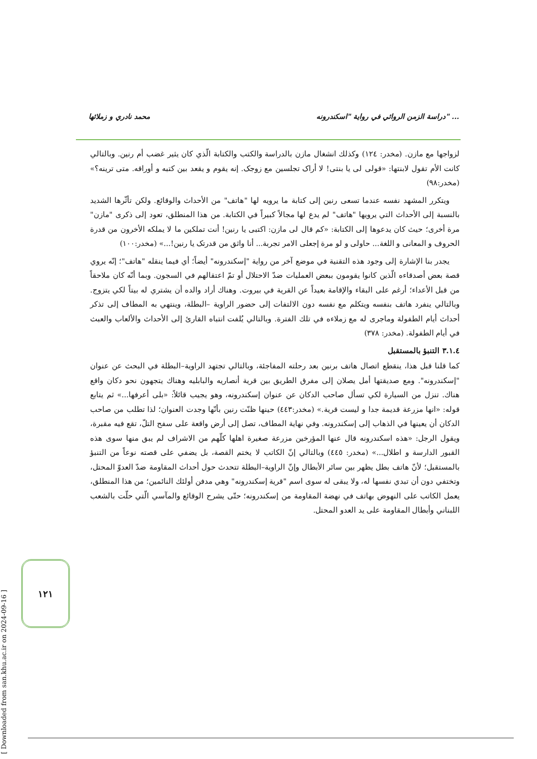محمد نادري و زملائها دراسة الزمن الروائي في رواية "اسكندرونه" ...
لزواجها مع مازن. (مخدر: ١٢٤) وكذلك انشغال مازن بالدراسة والكتب والكتابة الّذي كان يثير غضب أم رنين. وبالتالي كانت الأم تقول لابنتها: «قولی لی یا بنتی! لا أراک تجلسین مع زوجک. إنه یقوم و یقعد بین کتبه و أوراقه. متی ترینه؟» (مخدر:٩٨)
ويتكرر المشهد نفسه عندما تسعى رنين إلى كتابة ما يرويه لها "هاتف" من الأحداث والوقائع. ولكن تأثّرها الشديد بالنسبة إلى الأحداث التي يرويها "هاتف" لم يدع لها مجالاً كبيراً في الكتابة. من هذا المنطلق، تعود إلى ذكرى "مازن" مرة أخرى؛ حيث كان يدعوها إلى الكتابة: «کم قال لی مازن: اکتبی یا رنین! أنت تملکین ما لا يملكه الأخرون من قدرة الحروف و المعانی و اللغة... حاولی و لو مرة إجعلی الامر تجربة... أنا واثق من قدرتک يا رنين!...» (مخدر:١٠٠)
يجدر بنا الإشارة إلى وجود هذه التقنية في موضع آخر من رواية "إسكندرونه" أيضاً؛ أي فيما ينقله "هاتف"؛ إنّه يروي قصة بعض أصدقاءه الّذين كانوا يقومون ببعض العمليات ضدّ الاحتلال أو تمّ اعتقالهم في السجون. وبما أنّه كان ملاحقاً من قبل الأعداء؛ أرغم على البقاء والإقامة بعيداً عن القرية في بيروت. وهناك أراد والده أن يشتري له بيتاً لكي يتزوج. وبالتالي ينفرد هاتف بنفسه ويتكلم مع نفسه دون الالتفات إلى حضور الراوية –البطلة، وينتهي به المطاف إلى تذكر أحداث أيام الطفولة وماجرى له مع زملاءه في تلك الفترة. وبالتالي يُلفت انتباه القارئ إلى الأحداث والألعاب والعبث في أيام الطفولة. (مخدر: ٣٧٨)
٣.١.٤ التنبؤ بالمستقبل
كما قلنا قبل هذا، ينقطع اتصال هاتف برنين بعد رحلته المفاجئة، وبالتالي تجتهد الراوية–البطلة في البحث عن عنوان "إسكندرونه". ومع صديقتها أمل يصلان إلى مفرق الطريق بين قرية أنصاريه والبابليه وهناك يتجهون نحو دكان واقع هناك. تنزل من السيارة لكي تسأل صاحب الدكان عن عنوان إسكندرونه، وهو يجيب قائلاً: «بلی أعرفها...» ثم يتابع قوله: «انها مزرعة قديمة جدا و ليست قرية.» (مخدر:٤٤٣) حينها ظنّت رنين بأنّها وجدت العنوان؛ لذا تطلب من صاحب الدكان أن يعينها في الذهاب إلى إسكندرونه. وفي نهاية المطاف، تصل إلى أرض واقعة على سفح التلّ، تقع فيه مقبرة، ويقول الرجل: «هذه اسكندرونه قال عنها المؤرخين مزرعة صغيرة اهلها كلّهم من الاشراف لم يبق منها سوى هذه القبور الدارسة و اطلال...» (مخدر: ٤٤٥) وبالتالي إنّ الكاتب لا يختم القصة، بل يضفي على قصته نوعاً من التنبؤ بالمستقبل؛ لأنّ هاتف بطل يظهر بين سائر الأبطال وإنّ الراوية–البطلة تتحدث حول أحداث المقاومة ضدّ العدوّ المحتل، وتختفي دون أن تبدي نفسها له، ولا يبقى له سوى اسم "قرية إسكندرونه" وهي مدفن أولئك النائمين؛ من هذا المنطلق، يعمل الكاتب على النهوض بهاتف في نهضة المقاومة من إسكندرونه؛ حتّى يشرح الوقائع والمآسي الّتي حلّت بالشعب اللبناني وأبطال المقاومة على يد العدو المحتل.
١٢١
[ Downloaded from san.khu.ac.ir on 2024-09-16 ]